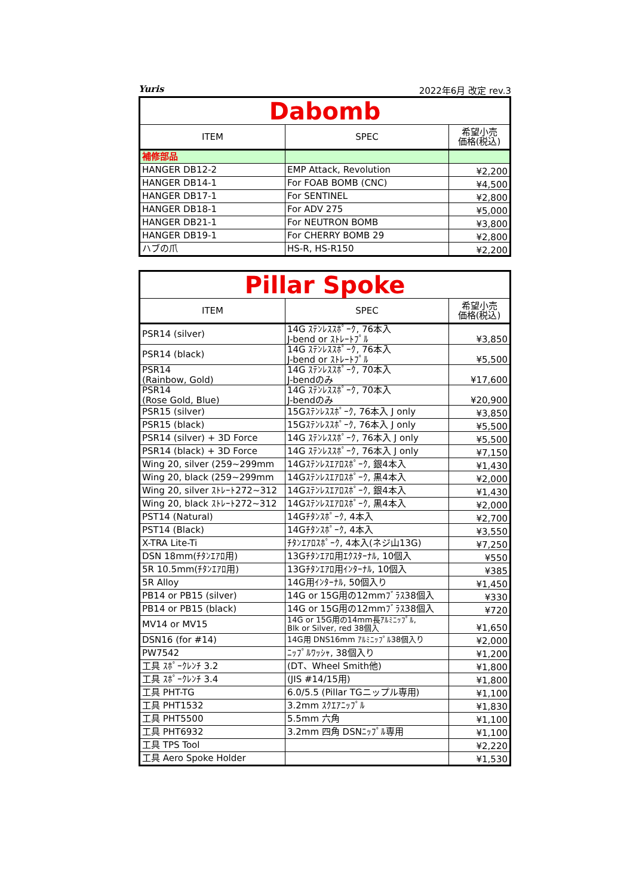Yuris 2022年6月 改定 rev.3
| Dabomb | | |
| ITEM | SPEC | 希望小売 価格(税込) |
| 補修部品 | | |
| HANGER DB12-2 | EMP Attack, Revolution | ¥2,200 |
| HANGER DB14-1 | For FOAB BOMB (CNC) | ¥4,500 |
| HANGER DB17-1 | For SENTINEL | ¥2,800 |
| HANGER DB18-1 | For ADV 275 | ¥5,000 |
| HANGER DB21-1 | For NEUTRON BOMB | ¥3,800 |
| HANGER DB19-1 | For CHERRY BOMB 29 | ¥2,800 |
| ハブの爪 | HS-R, HS-R150 | ¥2,200 |
| Pillar Spoke | | |
| ITEM | SPEC | 希望小売 価格(税込) |
| PSR14 (silver) | 14G ｽﾃﾝﾚｽｽﾎﾟｰｸ, 76本入 J-bend or ｽﾄﾚｰﾄﾌﾟﾙ | ¥3,850 |
| PSR14 (black) | 14G ｽﾃﾝﾚｽｽﾎﾟｰｸ, 76本入 J-bend or ｽﾄﾚｰﾄﾌﾟﾙ | ¥5,500 |
| PSR14 (Rainbow, Gold) | 14G ｽﾃﾝﾚｽｽﾎﾟｰｸ, 70本入 J-bendのみ | ¥17,600 |
| PSR14 (Rose Gold, Blue) | 14G ｽﾃﾝﾚｽｽﾎﾟｰｸ, 70本入 J-bendのみ | ¥20,900 |
| PSR15 (silver) | 15Gｽﾃﾝﾚｽｽﾎﾟｰｸ, 76本入 J only | ¥3,850 |
| PSR15 (black) | 15Gｽﾃﾝﾚｽｽﾎﾟｰｸ, 76本入 J only | ¥5,500 |
| PSR14 (silver) + 3D Force | 14G ｽﾃﾝﾚｽｽﾎﾟｰｸ, 76本入 J only | ¥5,500 |
| PSR14 (black) + 3D Force | 14G ｽﾃﾝﾚｽｽﾎﾟｰｸ, 76本入 J only | ¥7,150 |
| Wing 20, silver (259~299mm | 14Gｽﾃﾝﾚｽｴｱﾛｽﾎﾟｰｸ, 銀4本入 | ¥1,430 |
| Wing 20, black (259~299mm | 14Gｽﾃﾝﾚｽｴｱﾛｽﾎﾟｰｸ, 黒4本入 | ¥2,000 |
| Wing 20, silver ｽﾄﾚｰﾄ272~312 | 14Gｽﾃﾝﾚｽｴｱﾛｽﾎﾟｰｸ, 銀4本入 | ¥1,430 |
| Wing 20, black ｽﾄﾚｰﾄ272~312 | 14Gｽﾃﾝﾚｽｴｱﾛｽﾎﾟｰｸ, 黒4本入 | ¥2,000 |
| PST14 (Natural) | 14Gﾁﾀﾝｽﾎﾟｰｸ, 4本入 | ¥2,700 |
| PST14 (Black) | 14Gﾁﾀﾝｽﾎﾟｰｸ, 4本入 | ¥3,550 |
| X-TRA Lite-Ti | ﾁﾀﾝｴｱﾛｽﾎﾟｰｸ, 4本入(ネジ山13G) | ¥7,250 |
| DSN 18mm(ﾁﾀﾝｴｱﾛ用) | 13Gﾁﾀﾝｴｱﾛ用ｴｸｽﾀｰﾅﾙ, 10個入 | ¥550 |
| 5R 10.5mm(ﾁﾀﾝｴｱﾛ用) | 13Gﾁﾀﾝｴｱﾛ用ｲﾝﾀｰﾅﾙ, 10個入 | ¥385 |
| 5R Alloy | 14G用ｲﾝﾀｰﾅﾙ, 50個入り | ¥1,450 |
| PB14 or PB15 (silver) | 14G or 15G用の12mmﾌﾞﾗｽ38個入 | ¥330 |
| PB14 or PB15 (black) | 14G or 15G用の12mmﾌﾞﾗｽ38個入 | ¥720 |
| MV14 or MV15 | 14G or 15G用の14mm長ｱﾙﾐﾆｯﾌﾟﾙ, Blk or Silver, red 38個入 | ¥1,650 |
| DSN16 (for #14) | 14G用 DNS16mm ｱﾙﾐﾆｯﾌﾟﾙ38個入り | ¥2,000 |
| PW7542 | ﾆｯﾌﾟﾙﾜｯｼｬ, 38個入り | ¥1,200 |
| 工具 ｽﾎﾟｰｸﾚﾝﾁ 3.2 | (DT、Wheel Smith他) | ¥1,800 |
| 工具 ｽﾎﾟｰｸﾚﾝﾁ 3.4 | (JIS #14/15用) | ¥1,800 |
| 工具 PHT-TG | 6.0/5.5 (Pillar TGニップル専用) | ¥1,100 |
| 工具 PHT1532 | 3.2mm ｽｸｴｱﾆｯﾌﾟﾙ | ¥1,830 |
| 工具 PHT5500 | 5.5mm 六角 | ¥1,100 |
| 工具 PHT6932 | 3.2mm 四角 DSNﾆｯﾌﾟﾙ専用 | ¥1,100 |
| 工具 TPS Tool | | ¥2,220 |
| 工具 Aero Spoke Holder | | ¥1,530 |